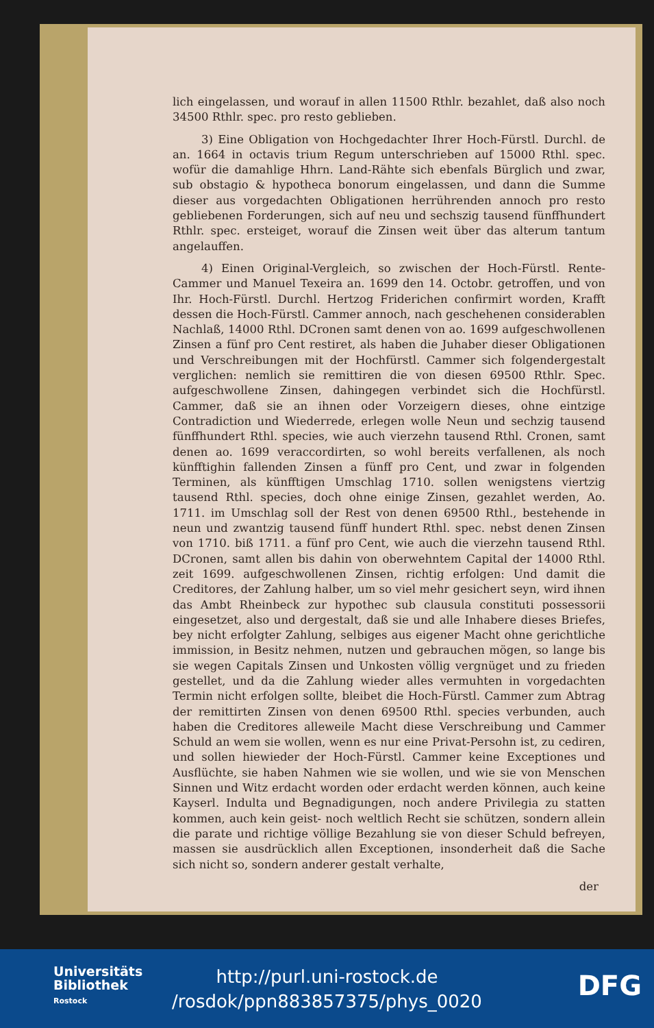lich eingelassen, und worauf in allen 11500 Rthlr. bezahlet, daß also noch 34500 Rthlr. spec. pro resto geblieben.
3) Eine Obligation von Hochgedachter Ihrer Hoch-Fürstl. Durchl. de an. 1664 in octavis trium Regum unterschrieben auf 15000 Rthl. spec. wofür die damahlige Hhrn. Land-Rähte sich ebenfals Bürglich und zwar, sub obstagio & hypotheca bonorum eingelassen, und dann die Summe dieser aus vorgedachten Obligationen herrührenden annoch pro resto gebliebenen Forderungen, sich auf neu und sechszig tausend fünffhundert Rthlr. spec. ersteiget, worauf die Zinsen weit über das alterum tantum angelauffen.
4) Einen Original-Vergleich, so zwischen der Hoch-Fürstl. Rente-Cammer und Manuel Texeira an. 1699 den 14. Octobr. getroffen, und von Ihr. Hoch-Fürstl. Durchl. Hertzog Friderichen confirmirt worden, Krafft dessen die Hoch-Fürstl. Cammer annoch, nach geschehenen considerablen Nachlaß, 14000 Rthl. DCronen samt denen von ao. 1699 aufgeschwollenen Zinsen a fünf pro Cent restiret, als haben die Juhaber dieser Obligationen und Verschreibungen mit der Hochfürstl. Cammer sich folgendergestalt verglichen: nemlich sie remittiren die von diesen 69500 Rthlr. Spec. aufgeschwollene Zinsen, dahingegen verbindet sich die Hochfürstl. Cammer, daß sie an ihnen oder Vorzeigern dieses, ohne eintzige Contradiction und Wiederrede, erlegen wolle Neun und sechzig tausend fünffhundert Rthl. species, wie auch vierzehn tausend Rthl. Cronen, samt denen ao. 1699 veraccordirten, so wohl bereits verfallenen, als noch künfftighin fallenden Zinsen a fünff pro Cent, und zwar in folgenden Terminen, als künfftigen Umschlag 1710. sollen wenigstens viertzig tausend Rthl. species, doch ohne einige Zinsen, gezahlet werden, Ao. 1711. im Umschlag soll der Rest von denen 69500 Rthl., bestehende in neun und zwantzig tausend fünff hundert Rthl. spec. nebst denen Zinsen von 1710. biß 1711. a fünf pro Cent, wie auch die vierzehn tausend Rthl. DCronen, samt allen bis dahin von oberwehntem Capital der 14000 Rthl. zeit 1699. aufgeschwollenen Zinsen, richtig erfolgen: Und damit die Creditores, der Zahlung halber, um so viel mehr gesichert seyn, wird ihnen das Ambt Rheinbeck zur hypothec sub clausula constituti possessorii eingesetzet, also und dergestalt, daß sie und alle Inhabere dieses Briefes, bey nicht erfolgter Zahlung, selbiges aus eigener Macht ohne gerichtliche immission, in Besitz nehmen, nutzen und gebrauchen mögen, so lange bis sie wegen Capitals Zinsen und Unkosten völlig vergnüget und zu frieden gestellet, und da die Zahlung wieder alles vermuhten in vorgedachten Termin nicht erfolgen sollte, bleibet die Hoch-Fürstl. Cammer zum Abtrag der remittirten Zinsen von denen 69500 Rthl. species verbunden, auch haben die Creditores alleweile Macht diese Verschreibung und Cammer Schuld an wem sie wollen, wenn es nur eine Privat-Persohn ist, zu cediren, und sollen hiewieder der Hoch-Fürstl. Cammer keine Exceptiones und Ausflüchte, sie haben Nahmen wie sie wollen, und wie sie von Menschen Sinnen und Witz erdacht worden oder erdacht werden können, auch keine Kayserl. Indulta und Begnadigungen, noch andere Privilegia zu statten kommen, auch kein geist- noch weltlich Recht sie schützen, sondern allein die parate und richtige völlige Bezahlung sie von dieser Schuld befreyen, massen sie ausdrücklich allen Exceptionen, insonderheit daß die Sache sich nicht so, sondern anderer gestalt verhalte,
der
Universitäts
Bibliothek
Rostock
http://purl.uni-rostock.de
/rosdok/ppn883857375/phys_0020
DFG